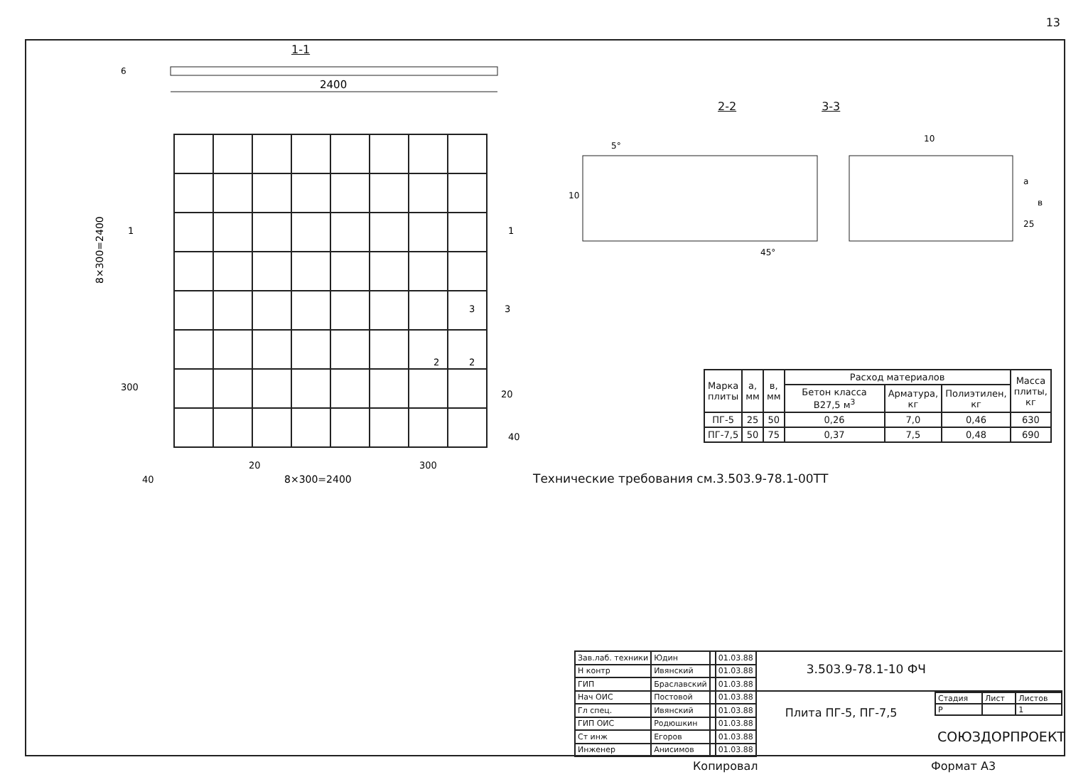13
1-1
6
2400
8×300=2400
300
1
1
3
3
2
2
20
40
20
300
40
8×300=2400
2-2 3-3
5°
45°
10
10
а
25
в
| Марка плиты | а, мм | в, мм | Расход материалов | | | Масса плиты, кг |
| --- | --- | --- | --- | --- | --- | --- |
| | | | Бетон класса В27,5 м<sup>3</sup> | Арматура, кг | Полиэтилен, кг | |
| ПГ-5 | 25 | 50 | 0,26 | 7,0 | 0,46 | 630 |
| ПГ-7,5 | 50 | 75 | 0,37 | 7,5 | 0,48 | 690 |
Технические требования см.3.503.9-78.1-00ТТ
| Зав.лаб. техники | Юдин | | 01.03.88 |
| Н контр | Ивянский | | 01.03.88 |
| ГИП | Браславский | | 01.03.88 |
| Нач ОИС | Постовой | | 01.03.88 |
| Гл спец. | Ивянский | | 01.03.88 |
| ГИП ОИС | Родюшкин | | 01.03.88 |
| Ст инж | Егоров | | 01.03.88 |
| Инженер | Анисимов | | 01.03.88 |
3.503.9-78.1-10 ФЧ
Плита ПГ-5, ПГ-7,5
| Стадия | Лист | Листов |
| Р | | 1 |
СОЮЗДОРПРОЕКТ
Копировал Формат А3